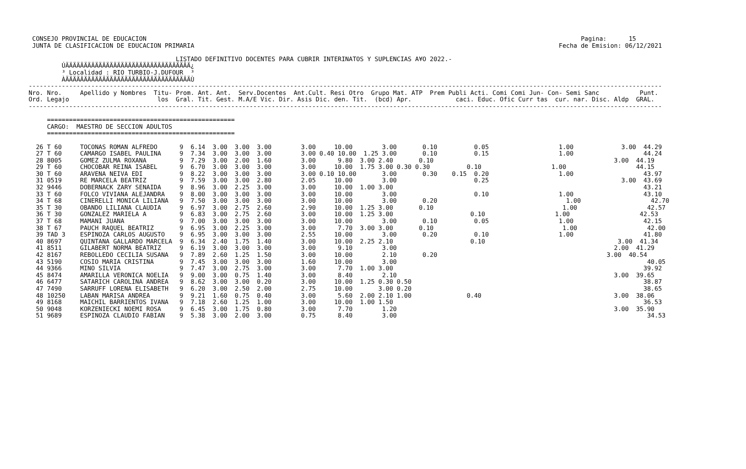CONSEJO PROVINCIAL DE EDUCACION                                                                                                                      Pagina:      15
  JUNTA DE CLASIFICACION DE EDUCACION PRIMARIA                                                                                                   Fecha de Emision: 06/12/2021

                                         LISTADO DEFINITIVO DOCENTES PARA CUBRIR INTERINATOS Y SUPLENCIAS A¥O 2022.-
          ÚÄÄÄÄÄÄÄÄÄÄÄÄÄÄÄÄÄÄÄÄÄÄÄÄÄÄÄÄÄÄÄÄÄÄ¿
          ³ Localidad : RIO TURBIO-J.DUFOUR  ³
          ÀÄÄÄÄÄÄÄÄÄÄÄÄÄÄÄÄÄÄÄÄÄÄÄÄÄÄÄÄÄÄÄÄÄÄÙ
 ----------------------------------------------------------------------------------------------------------------------------------------------------------------------------
 Nro. Nro.     Apellido y Nombres  Titu- Prom. Ant. Ant.  Serv.Docentes  Ant.Cult. Resi Otro  Grupo Mat. ATP  Prem Publi Acti. Comi Comi Jun- Con- Semi Sanc           Punt.
 Ord. Legajo                        los  Gral. Tit. Gest. M.A/E Vic. Dir. Asis Dic. den. Tit.  (bcd) Apr.            caci. Educ. Ofic Curr tas  cur. nar. Disc. Aldp  GRAL.
 ----------------------------------------------------------------------------------------------------------------------------------------------------------------------------

      ===================================================
      CARGO:  MAESTRO DE SECCION ADULTOS
      ===================================================

   26 T 60     TOCONAS ROMAN ALFREDO      9  6.14  3.00  3.00  3.00        3.00     10.00        3.00       0.10          0.05                   1.00             3.00  44.29
   27 T 60     CAMARGO ISABEL PAULINA     9  7.34  3.00  3.00  3.00        3.00 0.40 10.00  1.25 3.00       0.10          0.15                   1.00                   44.24
   28 8005     GOMEZ ZULMA ROXANA         9  7.29  3.00  2.00  1.60        3.00      9.80  3.00 2.40       0.10                                                 3.00  44.19
   29 T 60     CHOCOBAR REINA ISABEL      9  6.70  3.00  3.00  3.00        3.00     10.00  1.75 3.00 0.30 0.30          0.10                   1.00                   44.15
   30 T 60     ARAVENA NEIVA EDI          9  8.22  3.00  3.00  3.00        3.00 0.10 10.00       3.00       0.30    0.15  0.20                   1.00                   43.97
   31 0519     RE MARCELA BEATRIZ         9  7.59  3.00  3.00  2.80        2.05     10.00        3.00                     0.25                                    3.00  43.69
   32 9446     DOBERNACK ZARY SENAIDA     9  8.96  3.00  2.25  3.00        3.00     10.00  1.00 3.00                                                                    43.21
   33 T 60     FOLCO VIVIANA ALEJANDRA    9  8.00  3.00  3.00  3.00        3.00     10.00        3.00                     0.10                   1.00                   43.10
   34 T 68     CINERELLI MONICA LILIANA   9  7.50  3.00  3.00  3.00        3.00     10.00        3.00       0.20                                   1.00                   42.70
   35 T 30     OBANDO LILIANA CLAUDIA     9  6.97  3.00  2.75  2.60        2.90     10.00  1.25 3.00       0.10                                   1.00                   42.57
   36 T 30     GONZALEZ MARIELA A         9  6.83  3.00  2.75  2.60        3.00     10.00  1.25 3.00                     0.10                   1.00                   42.53
   37 T 68     MAMANI JUANA               9  7.00  3.00  3.00  3.00        3.00     10.00        3.00       0.10          0.05                   1.00                   42.15
   38 T 67     PAUCH RAQUEL BEATRIZ       9  6.95  3.00  2.25  3.00        3.00      7.70  3.00 3.00       0.10                                   1.00                   42.00
   39 TAD 3    ESPINOZA CARLOS AUGUSTO    9  6.95  3.00  3.00  3.00        2.55     10.00        3.00       0.20          0.10                   1.00                   41.80
   40 8697     QUINTANA GALLARDO MARCELA  9  6.34  2.40  1.75  1.40        3.00     10.00  2.25 2.10                     0.10                                    3.00  41.34
   41 8511     GILABERT NORMA BEATRIZ     9  6.19  3.00  3.00  3.00        3.00      9.10        3.00                                                           2.00  41.29
   42 8167     REBOLLEDO CECILIA SUSANA   9  7.89  2.60  1.25  1.50        3.00     10.00        2.10       0.20                                              3.00  40.54
   43 5190     COSIO MARIA CRISTINA       9  7.45  3.00  3.00  3.00        1.60     10.00        3.00                                                                    40.05
   44 9366     MINO SILVIA                9  7.47  3.00  2.75  3.00        3.00      7.70  1.00 3.00                                                                    39.92
   45 8474     AMARILLA VERONICA NOELIA   9  9.00  3.00  0.75  1.40        3.00      8.40        2.10                                                           3.00  39.65
   46 6477     SATARICH CAROLINA ANDREA   9  8.62  3.00  3.00  0.20        3.00     10.00  1.25 0.30 0.50                                                               38.87
   47 7490     SARRUFF LORENA ELISABETH   9  6.20  3.00  2.50  2.00        2.75     10.00       3.00 0.20                                                               38.65
   48 10250    LABAN MARISA ANDREA        9  9.21  1.60  0.75  0.40        3.00      5.60  2.00 2.10 1.00               0.40                                    3.00  38.06
   49 8168     MAICHIL BARRIENTOS IVANA   9  7.18  2.60  1.25  1.00        3.00     10.00  1.00 1.50                                                                    36.53
   50 9048     KORZENIECKI NOEMI ROSA     9  6.45  3.00  1.75  0.80        3.00      7.70        1.20                                                           3.00  35.90
   51 9689     ESPINOZA CLAUDIO FABIAN    9  5.38  3.00  2.00  3.00        0.75      8.40        3.00                                                                    34.53